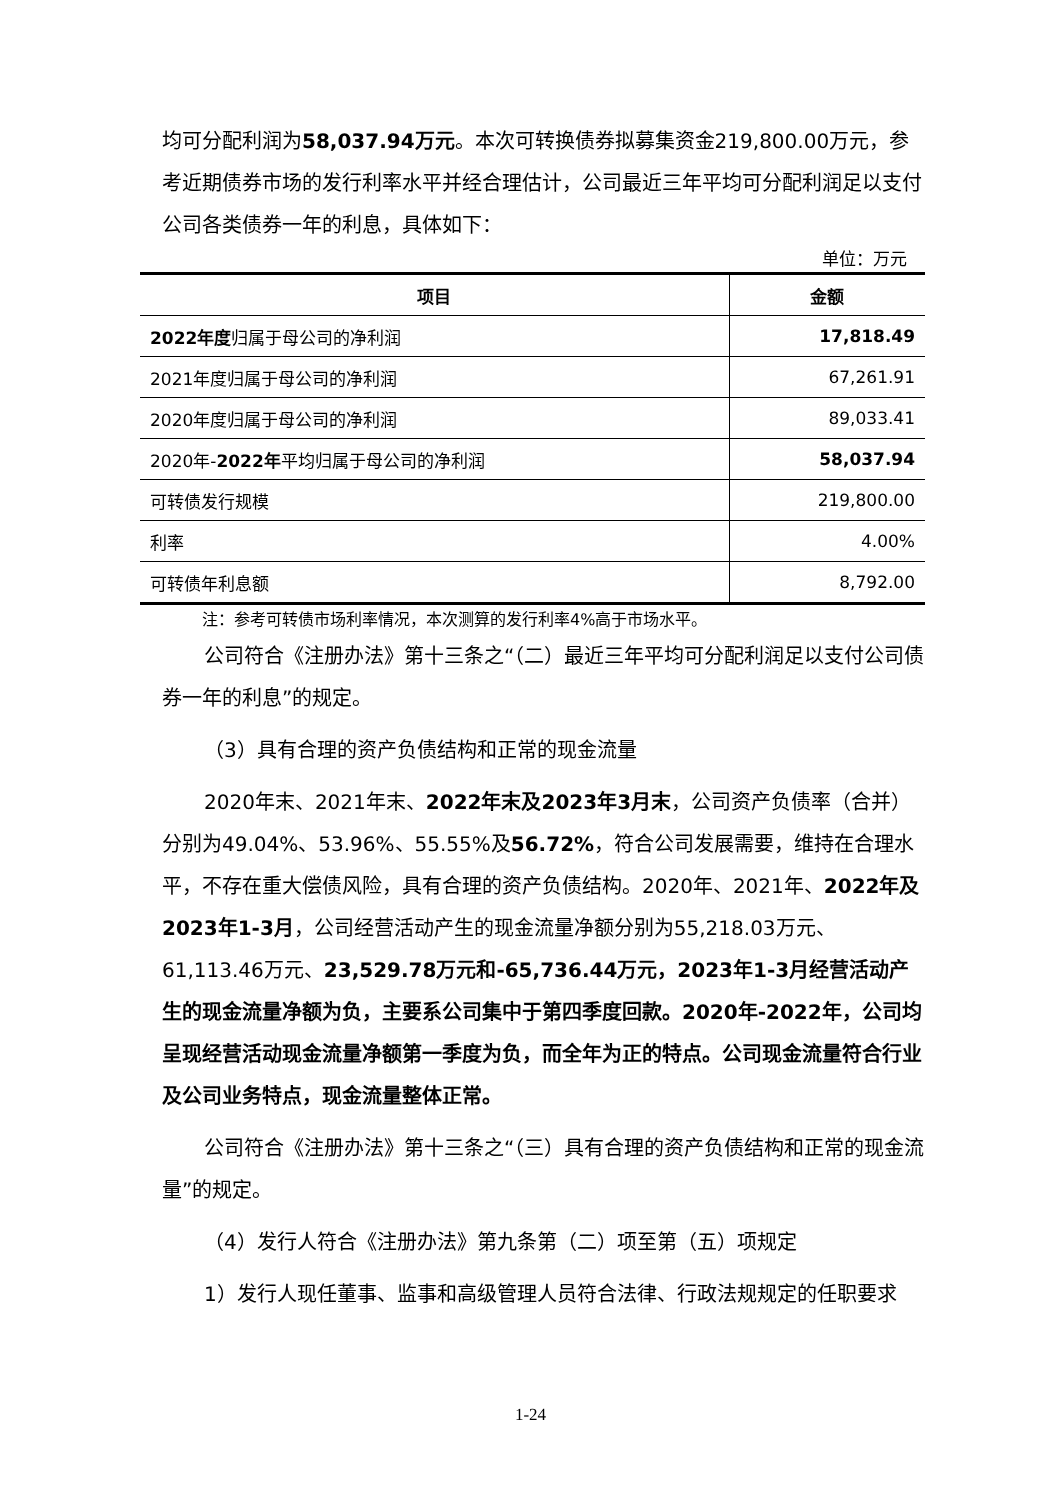均可分配利润为58,037.94万元。本次可转换债券拟募集资金219,800.00万元，参考近期债券市场的发行利率水平并经合理估计，公司最近三年平均可分配利润足以支付公司各类债券一年的利息，具体如下：
单位：万元
| 项目 | 金额 |
| --- | --- |
| 2022年度 归属于母公司的净利润 | 17,818.49 |
| 2021年度归属于母公司的净利润 | 67,261.91 |
| 2020年度归属于母公司的净利润 | 89,033.41 |
| 2020年- 2022年 平均归属于母公司的净利润 | 58,037.94 |
| 可转债发行规模 | 219,800.00 |
| 利率 | 4.00% |
| 可转债年利息额 | 8,792.00 |
注：参考可转债市场利率情况，本次测算的发行利率4%高于市场水平。
公司符合《注册办法》第十三条之“（二）最近三年平均可分配利润足以支付公司债券一年的利息”的规定。
（3）具有合理的资产负债结构和正常的现金流量
2020年末、2021年末、2022年末及2023年3月末，公司资产负债率（合并）分别为49.04%、53.96%、55.55%及56.72%，符合公司发展需要，维持在合理水平，不存在重大偿债风险，具有合理的资产负债结构。2020年、2021年、2022年及2023年1-3月，公司经营活动产生的现金流量净额分别为55,218.03万元、61,113.46万元、23,529.78万元和-65,736.44万元，2023年1-3月经营活动产生的现金流量净额为负，主要系公司集中于第四季度回款。2020年-2022年，公司均呈现经营活动现金流量净额第一季度为负，而全年为正的特点。公司现金流量符合行业及公司业务特点，现金流量整体正常。
公司符合《注册办法》第十三条之“（三）具有合理的资产负债结构和正常的现金流量”的规定。
（4）发行人符合《注册办法》第九条第（二）项至第（五）项规定
1）发行人现任董事、监事和高级管理人员符合法律、行政法规规定的任职要求
1-24